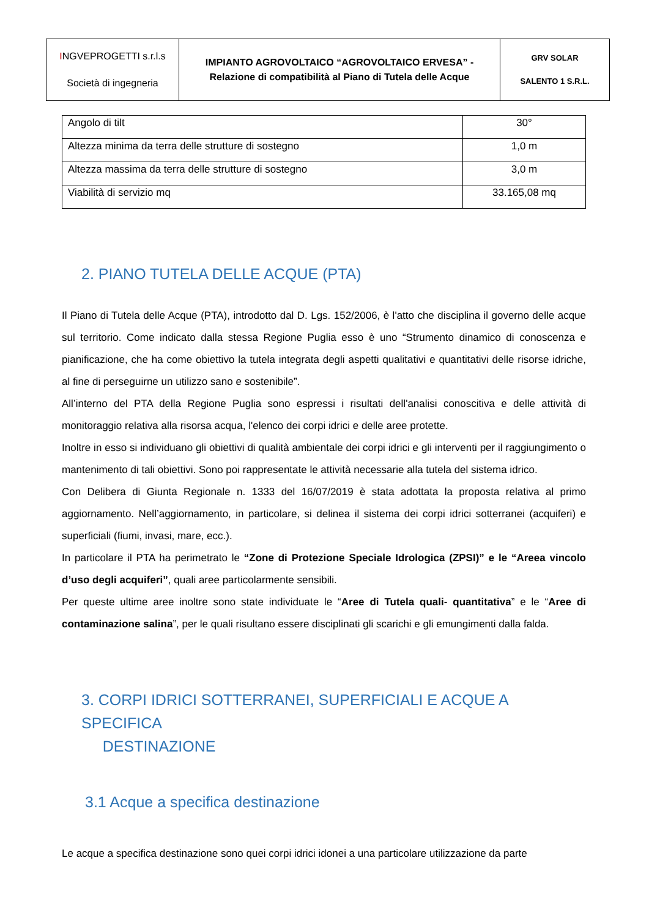| I NGVEPROGETTI s.r.l.s Società di ingegneria | IMPIANTO AGROVOLTAICO “AGROVOLTAICO ERVESA” - Relazione di compatibilità al Piano di Tutela delle Acque | GRV SOLAR SALENTO 1 S.R.L. |
| Angolo di tilt | 30° |
| Altezza minima da terra delle strutture di sostegno | 1,0 m |
| Altezza massima da terra delle strutture di sostegno | 3,0 m |
| Viabilità di servizio mq | 33.165,08 mq |
2. PIANO TUTELA DELLE ACQUE (PTA)
Il Piano di Tutela delle Acque (PTA), introdotto dal D. Lgs. 152/2006, è l'atto che disciplina il governo delle acque sul territorio. Come indicato dalla stessa Regione Puglia esso è uno “Strumento dinamico di conoscenza e pianificazione, che ha come obiettivo la tutela integrata degli aspetti qualitativi e quantitativi delle risorse idriche, al fine di perseguirne un utilizzo sano e sostenibile”.
All’interno del PTA della Regione Puglia sono espressi i risultati dell'analisi conoscitiva e delle attività di monitoraggio relativa alla risorsa acqua, l'elenco dei corpi idrici e delle aree protette.
Inoltre in esso si individuano gli obiettivi di qualità ambientale dei corpi idrici e gli interventi per il raggiungimento o mantenimento di tali obiettivi. Sono poi rappresentate le attività necessarie alla tutela del sistema idrico.
Con Delibera di Giunta Regionale n. 1333 del 16/07/2019 è stata adottata la proposta relativa al primo aggiornamento. Nell’aggiornamento, in particolare, si delinea il sistema dei corpi idrici sotterranei (acquiferi) e superficiali (fiumi, invasi, mare, ecc.).
In particolare il PTA ha perimetrato le “Zone di Protezione Speciale Idrologica (ZPSI)” e le “Areea vincolo d’uso degli acquiferi”, quali aree particolarmente sensibili.
Per queste ultime aree inoltre sono state individuate le “Aree di Tutela quali- quantitativa” e le “Aree di contaminazione salina”, per le quali risultano essere disciplinati gli scarichi e gli emungimenti dalla falda.
3. CORPI IDRICI SOTTERRANEI, SUPERFICIALI E ACQUE A SPECIFICA
DESTINAZIONE
3.1 Acque a specifica destinazione
Le acque a specifica destinazione sono quei corpi idrici idonei a una particolare utilizzazione da parte